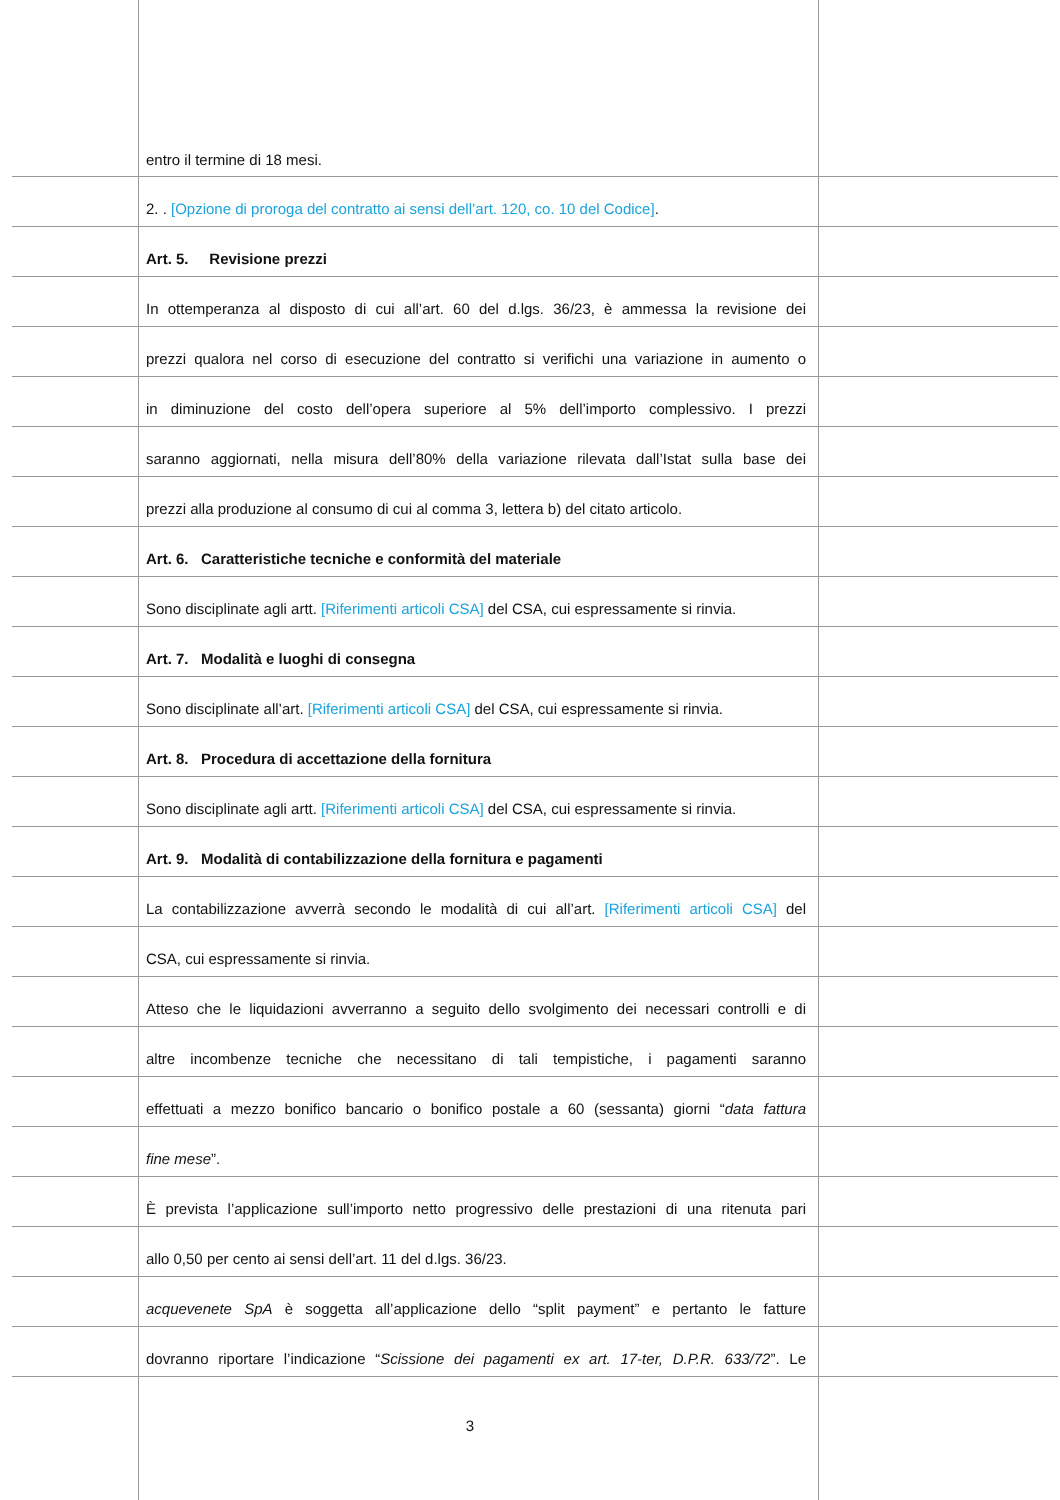entro il termine di 18 mesi.
2. . [Opzione di proroga del contratto ai sensi dell’art. 120, co. 10 del Codice].
Art. 5. Revisione prezzi
In ottemperanza al disposto di cui all’art. 60 del d.lgs. 36/23, è ammessa la revisione dei
prezzi qualora nel corso di esecuzione del contratto si verifichi una variazione in aumento o
in diminuzione del costo dell’opera superiore al 5% dell’importo complessivo. I prezzi
saranno aggiornati, nella misura dell’80% della variazione rilevata dall’Istat sulla base dei
prezzi alla produzione al consumo di cui al comma 3, lettera b) del citato articolo.
Art. 6. Caratteristiche tecniche e conformità del materiale
Sono disciplinate agli artt. [Riferimenti articoli CSA] del CSA, cui espressamente si rinvia.
Art. 7. Modalità e luoghi di consegna
Sono disciplinate all’art. [Riferimenti articoli CSA] del CSA, cui espressamente si rinvia.
Art. 8. Procedura di accettazione della fornitura
Sono disciplinate agli artt. [Riferimenti articoli CSA] del CSA, cui espressamente si rinvia.
Art. 9. Modalità di contabilizzazione della fornitura e pagamenti
La contabilizzazione avverrà secondo le modalità di cui all’art. [Riferimenti articoli CSA] del
CSA, cui espressamente si rinvia.
Atteso che le liquidazioni avverranno a seguito dello svolgimento dei necessari controlli e di
altre incombenze tecniche che necessitano di tali tempistiche, i pagamenti saranno
effettuati a mezzo bonifico bancario o bonifico postale a 60 (sessanta) giorni “data fattura
fine mese”.
È prevista l’applicazione sull’importo netto progressivo delle prestazioni di una ritenuta pari
allo 0,50 per cento ai sensi dell’art. 11 del d.lgs. 36/23.
acquevenete SpA è soggetta all’applicazione dello “split payment” e pertanto le fatture
dovranno riportare l’indicazione “Scissione dei pagamenti ex art. 17-ter, D.P.R. 633/72”. Le
3